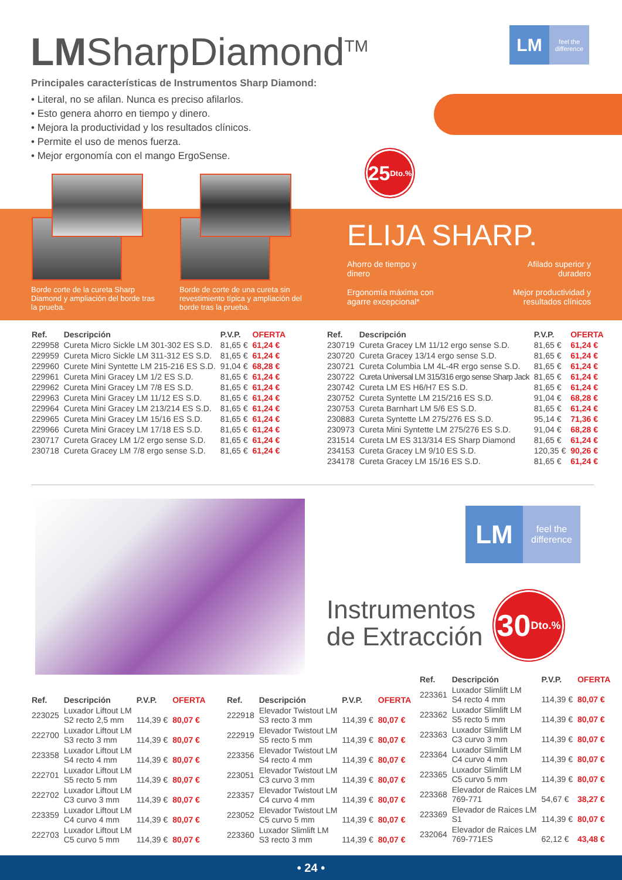LMSharpDiamond<sup>TM</sup> LM feel the difference
Principales características de Instrumentos Sharp Diamond:
• Literal, no se afilan. Nunca es preciso afilarlos.
• Esto genera ahorro en tiempo y dinero.
• Mejora la productividad y los resultados clínicos.
• Permite el uso de menos fuerza.
• Mejor ergonomía con el mango ErgoSense.
25 Dto.%
Borde corte de la cureta Sharp Diamond y ampliación del borde tras la prueba.
Borde de corte de una cureta sin revestimiento típica y ampliación del borde tras la prueba.
ELIJA SHARP.
Ahorro de tiempo y dinero
Ergonomía máxima con agarre excepcional*
Afilado superior y duradero
Mejor productividad y resultados clínicos
| Ref. | Descripción | P.V.P. | OFERTA |
| --- | --- | --- | --- |
| 229958 | Cureta Micro Sickle LM 301-302 ES S.D. | 81,65 € | 61,24 € |
| 229959 | Cureta Micro Sickle LM 311-312 ES S.D. | 81,65 € | 61,24 € |
| 229960 | Curete Mini Syntette LM 215-216 ES S.D. | 91,04 € | 68,28 € |
| 229961 | Cureta Mini Gracey LM 1/2 ES S.D. | 81,65 € | 61,24 € |
| 229962 | Cureta Mini Gracey LM 7/8 ES S.D. | 81,65 € | 61,24 € |
| 229963 | Cureta Mini Gracey LM 11/12 ES S.D. | 81,65 € | 61,24 € |
| 229964 | Cureta Mini Gracey LM 213/214 ES S.D. | 81,65 € | 61,24 € |
| 229965 | Cureta Mini Gracey LM 15/16 ES S.D. | 81,65 € | 61,24 € |
| 229966 | Cureta Mini Gracey LM 17/18 ES S.D. | 81,65 € | 61,24 € |
| 230717 | Cureta Gracey LM 1/2 ergo sense S.D. | 81,65 € | 61,24 € |
| 230718 | Cureta Gracey LM 7/8 ergo sense S.D. | 81,65 € | 61,24 € |
| Ref. | Descripción | P.V.P. | OFERTA |
| --- | --- | --- | --- |
| 230719 | Cureta Gracey LM 11/12 ergo sense S.D. | 81,65 € | 61,24 € |
| 230720 | Cureta Gracey 13/14 ergo sense S.D. | 81,65 € | 61,24 € |
| 230721 | Cureta Columbia LM 4L-4R ergo sense S.D. | 81,65 € | 61,24 € |
| 230722 | Cureta Universal LM 315/316 ergo sense Sharp Jack | 81,65 € | 61,24 € |
| 230742 | Cureta LM ES H6/H7 ES S.D. | 81,65 € | 61,24 € |
| 230752 | Cureta Syntette LM 215/216 ES S.D. | 91,04 € | 68,28 € |
| 230753 | Cureta Barnhart LM 5/6 ES S.D. | 81,65 € | 61,24 € |
| 230883 | Cureta Syntette LM 275/276 ES S.D. | 95,14 € | 71,36 € |
| 230973 | Cureta Mini Syntette LM 275/276 ES S.D. | 91,04 € | 68,28 € |
| 231514 | Cureta LM ES 313/314 ES Sharp Diamond | 81,65 € | 61,24 € |
| 234153 | Cureta Gracey LM 9/10 ES S.D. | 120,35 € | 90,26 € |
| 234178 | Cureta Gracey LM 15/16 ES S.D. | 81,65 € | 61,24 € |
LM feel the difference
Instrumentos
de Extracción
30 Dto.%
| Ref. | Descripción | P.V.P. | OFERTA |
| --- | --- | --- | --- |
| 223025 | Luxador Liftout LM S2 recto 2,5 mm | 114,39 € | 80,07 € |
| 222700 | Luxador Liftout LM S3 recto 3 mm | 114,39 € | 80,07 € |
| 223358 | Luxador Liftout LM S4 recto 4 mm | 114,39 € | 80,07 € |
| 222701 | Luxador Liftout LM S5 recto 5 mm | 114,39 € | 80,07 € |
| 222702 | Luxador Liftout LM C3 curvo 3 mm | 114,39 € | 80,07 € |
| 223359 | Luxador Liftout LM C4 curvo 4 mm | 114,39 € | 80,07 € |
| 222703 | Luxador Liftout LM C5 curvo 5 mm | 114,39 € | 80,07 € |
| Ref. | Descripción | P.V.P. | OFERTA |
| --- | --- | --- | --- |
| 222918 | Elevador Twistout LM S3 recto 3 mm | 114,39 € | 80,07 € |
| 222919 | Elevador Twistout LM S5 recto 5 mm | 114,39 € | 80,07 € |
| 223356 | Elevador Twistout LM S4 recto 4 mm | 114,39 € | 80,07 € |
| 223051 | Elevador Twistout LM C3 curvo 3 mm | 114,39 € | 80,07 € |
| 223357 | Elevador Twistout LM C4 curvo 4 mm | 114,39 € | 80,07 € |
| 223052 | Elevador Twistout LM C5 curvo 5 mm | 114,39 € | 80,07 € |
| 223360 | Luxador Slimlift LM S3 recto 3 mm | 114,39 € | 80,07 € |
| Ref. | Descripción | P.V.P. | OFERTA |
| --- | --- | --- | --- |
| 223361 | Luxador Slimlift LM S4 recto 4 mm | 114,39 € | 80,07 € |
| 223362 | Luxador Slimlift LM S5 recto 5 mm | 114,39 € | 80,07 € |
| 223363 | Luxador Slimlift LM C3 curvo 3 mm | 114,39 € | 80,07 € |
| 223364 | Luxador Slimlift LM C4 curvo 4 mm | 114,39 € | 80,07 € |
| 223365 | Luxador Slimlift LM C5 curvo 5 mm | 114,39 € | 80,07 € |
| 223368 | Elevador de Raices LM 769-771 | 54,67 € | 38,27 € |
| 223369 | Elevador de Raices LM S1 | 114,39 € | 80,07 € |
| 232064 | Elevador de Raices LM 769-771ES | 62,12 € | 43,48 € |
• 24 •